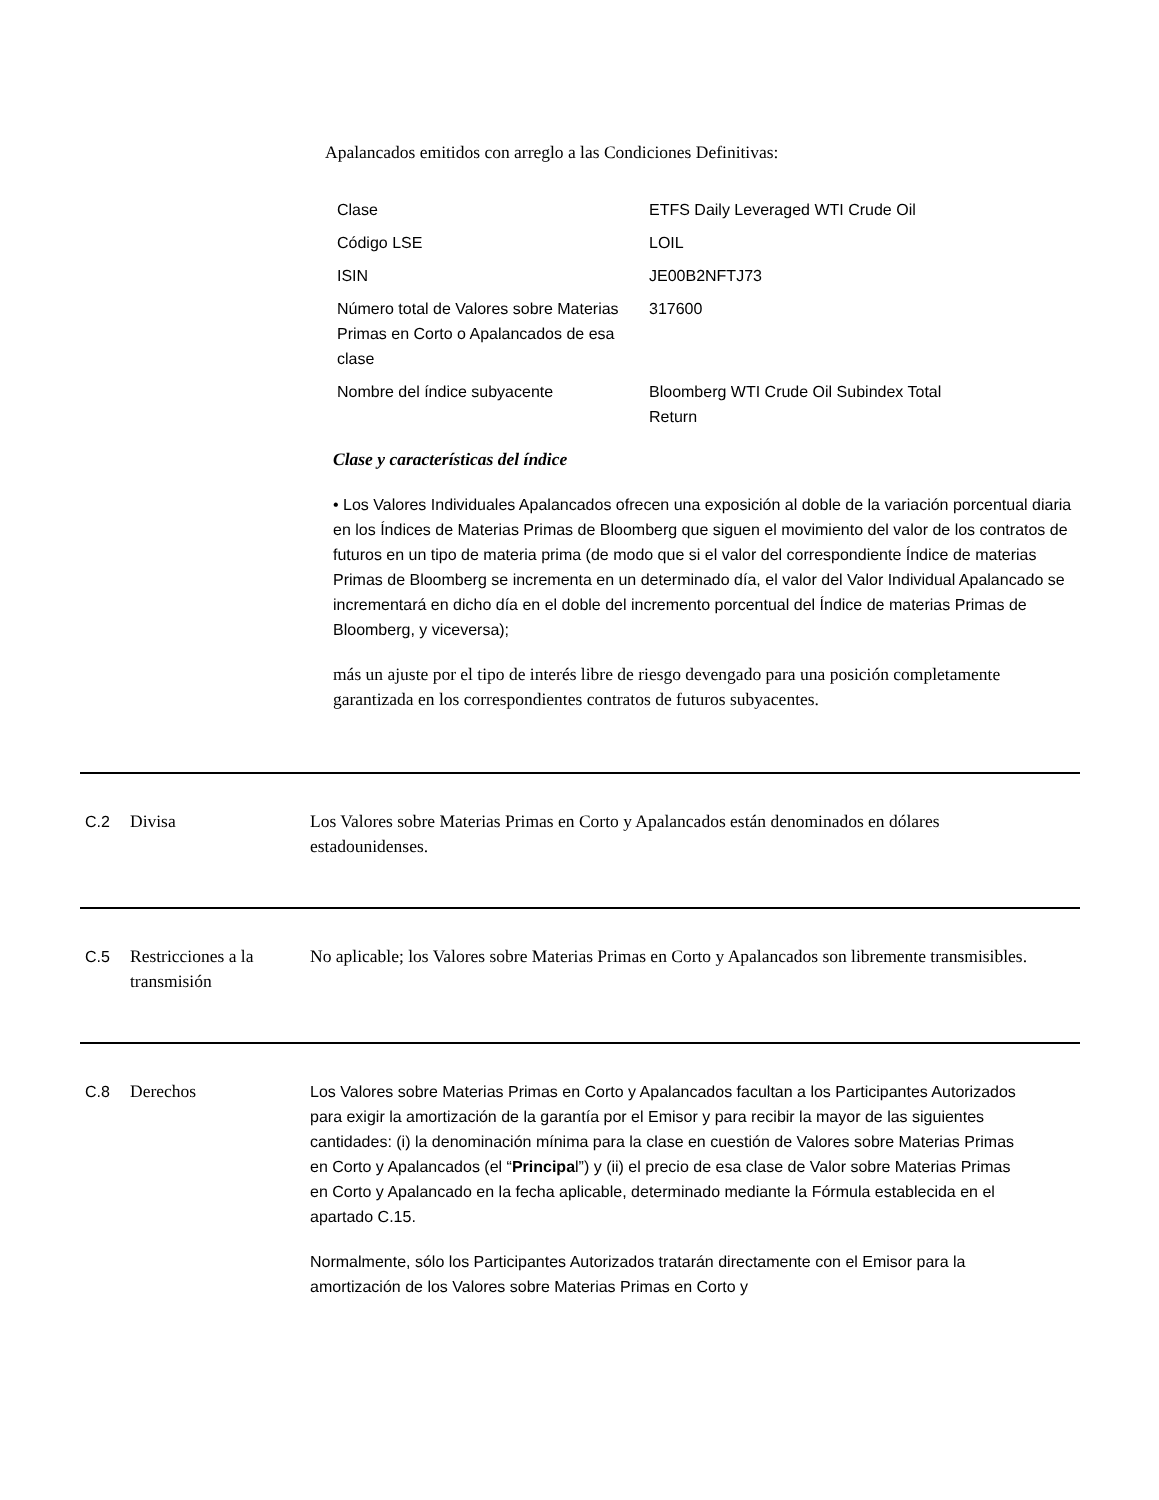Apalancados emitidos con arreglo a las Condiciones Definitivas:
| Clase | ETFS Daily Leveraged WTI Crude Oil |
| Código LSE | LOIL |
| ISIN | JE00B2NFTJ73 |
| Número total de Valores sobre Materias Primas en Corto o Apalancados de esa clase | 317600 |
| Nombre del índice subyacente | Bloomberg WTI Crude Oil Subindex Total Return |
Clase y características del índice
• Los Valores Individuales Apalancados ofrecen una exposición al doble de la variación porcentual diaria en los Índices de Materias Primas de Bloomberg que siguen el movimiento del valor de los contratos de futuros en un tipo de materia prima (de modo que si el valor del correspondiente Índice de materias Primas de Bloomberg se incrementa en un determinado día, el valor del Valor Individual Apalancado se incrementará en dicho día en el doble del incremento porcentual del Índice de materias Primas de Bloomberg, y viceversa);
más un ajuste por el tipo de interés libre de riesgo devengado para una posición completamente garantizada en los correspondientes contratos de futuros subyacentes.
C.2 Divisa Los Valores sobre Materias Primas en Corto y Apalancados están denominados en dólares estadounidenses.
C.5 Restricciones a la transmisión
No aplicable; los Valores sobre Materias Primas en Corto y Apalancados son libremente transmisibles.
C.8 Derechos Los Valores sobre Materias Primas en Corto y Apalancados facultan a los Participantes Autorizados para exigir la amortización de la garantía por el Emisor y para recibir la mayor de las siguientes cantidades: (i) la denominación mínima para la clase en cuestión de Valores sobre Materias Primas en Corto y Apalancados (el “Principal”) y (ii) el precio de esa clase de Valor sobre Materias Primas en Corto y Apalancado en la fecha aplicable, determinado mediante la Fórmula establecida en el apartado C.15.
Normalmente, sólo los Participantes Autorizados tratarán directamente con el Emisor para la amortización de los Valores sobre Materias Primas en Corto y